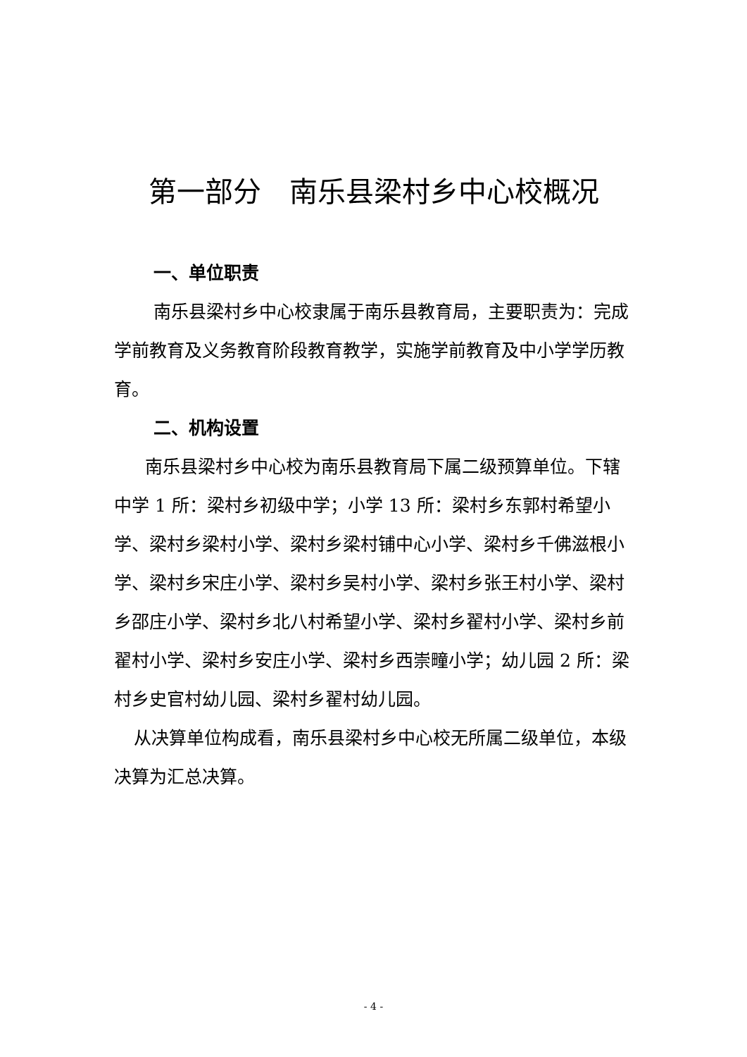第一部分　南乐县梁村乡中心校概况
一、单位职责
南乐县梁村乡中心校隶属于南乐县教育局，主要职责为：完成学前教育及义务教育阶段教育教学，实施学前教育及中小学学历教育。
二、机构设置
南乐县梁村乡中心校为南乐县教育局下属二级预算单位。下辖中学 1 所：梁村乡初级中学；小学 13 所：梁村乡东郭村希望小学、梁村乡梁村小学、梁村乡梁村铺中心小学、梁村乡千佛滋根小学、梁村乡宋庄小学、梁村乡吴村小学、梁村乡张王村小学、梁村乡邵庄小学、梁村乡北八村希望小学、梁村乡翟村小学、梁村乡前翟村小学、梁村乡安庄小学、梁村乡西崇疃小学；幼儿园 2 所：梁村乡史官村幼儿园、梁村乡翟村幼儿园。
从决算单位构成看，南乐县梁村乡中心校无所属二级单位，本级决算为汇总决算。
- 4 -